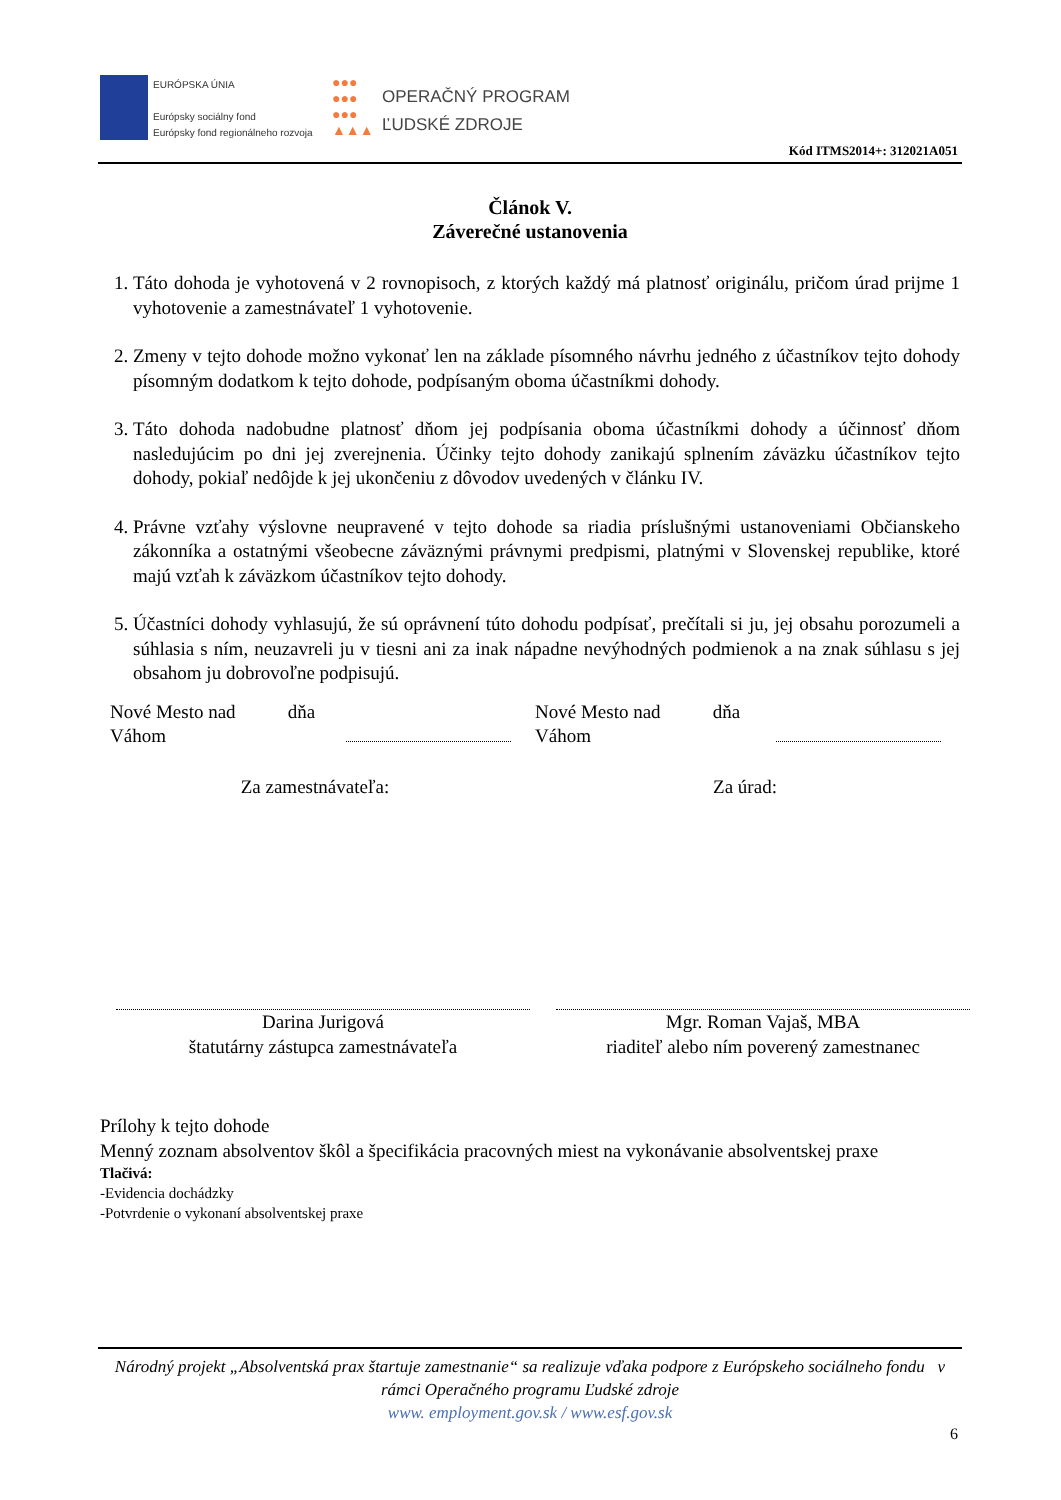EURÓPSKA ÚNIA
Európsky sociálny fond
Európsky fond regionálneho rozvoja
●●●
●●●
●●●
▲▲▲
OPERAČNÝ PROGRAM
ĽUDSKÉ ZDROJE
Kód ITMS2014+: 312021A051
Článok V.
Záverečné ustanovenia
1. Táto dohoda je vyhotovená v 2 rovnopisoch, z ktorých každý má platnosť originálu, pričom úrad prijme 1 vyhotovenie a zamestnávateľ 1 vyhotovenie.
2. Zmeny v tejto dohode možno vykonať len na základe písomného návrhu jedného z účastníkov tejto dohody písomným dodatkom k tejto dohode, podpísaným oboma účastníkmi dohody.
3. Táto dohoda nadobudne platnosť dňom jej podpísania oboma účastníkmi dohody a účinnosť dňom nasledujúcim po dni jej zverejnenia. Účinky tejto dohody zanikajú splnením záväzku účastníkov tejto dohody, pokiaľ nedôjde k jej ukončeniu z dôvodov uvedených v článku IV.
4. Právne vzťahy výslovne neupravené v tejto dohode sa riadia príslušnými ustanoveniami Občianskeho zákonníka a ostatnými všeobecne záväznými právnymi predpismi, platnými v Slovenskej republike, ktoré majú vzťah k záväzkom účastníkov tejto dohody.
5. Účastníci dohody vyhlasujú, že sú oprávnení túto dohodu podpísať, prečítali si ju, jej obsahu porozumeli a súhlasia s ním, neuzavreli ju v tiesni ani za inak nápadne nevýhodných podmienok a na znak súhlasu s jej obsahom ju dobrovoľne podpisujú.
Nové Mesto nad dňa
Váhom
Nové Mesto nad dňa
Váhom
Za zamestnávateľa: Za úrad:
Darina Jurigová
štatutárny zástupca zamestnávateľa
Mgr. Roman Vajaš, MBA
riaditeľ alebo ním poverený zamestnanec
Prílohy k tejto dohode
Menný zoznam absolventov škôl a špecifikácia pracovných miest na vykonávanie absolventskej praxe
Tlačivá:
-Evidencia dochádzky
-Potvrdenie o vykonaní absolventskej praxe
Národný projekt „Absolventská prax štartuje zamestnanie“ sa realizuje vďaka podpore z Európskeho sociálneho fondu v rámci Operačného programu Ľudské zdroje
www. employment.gov.sk / www.esf.gov.sk
6